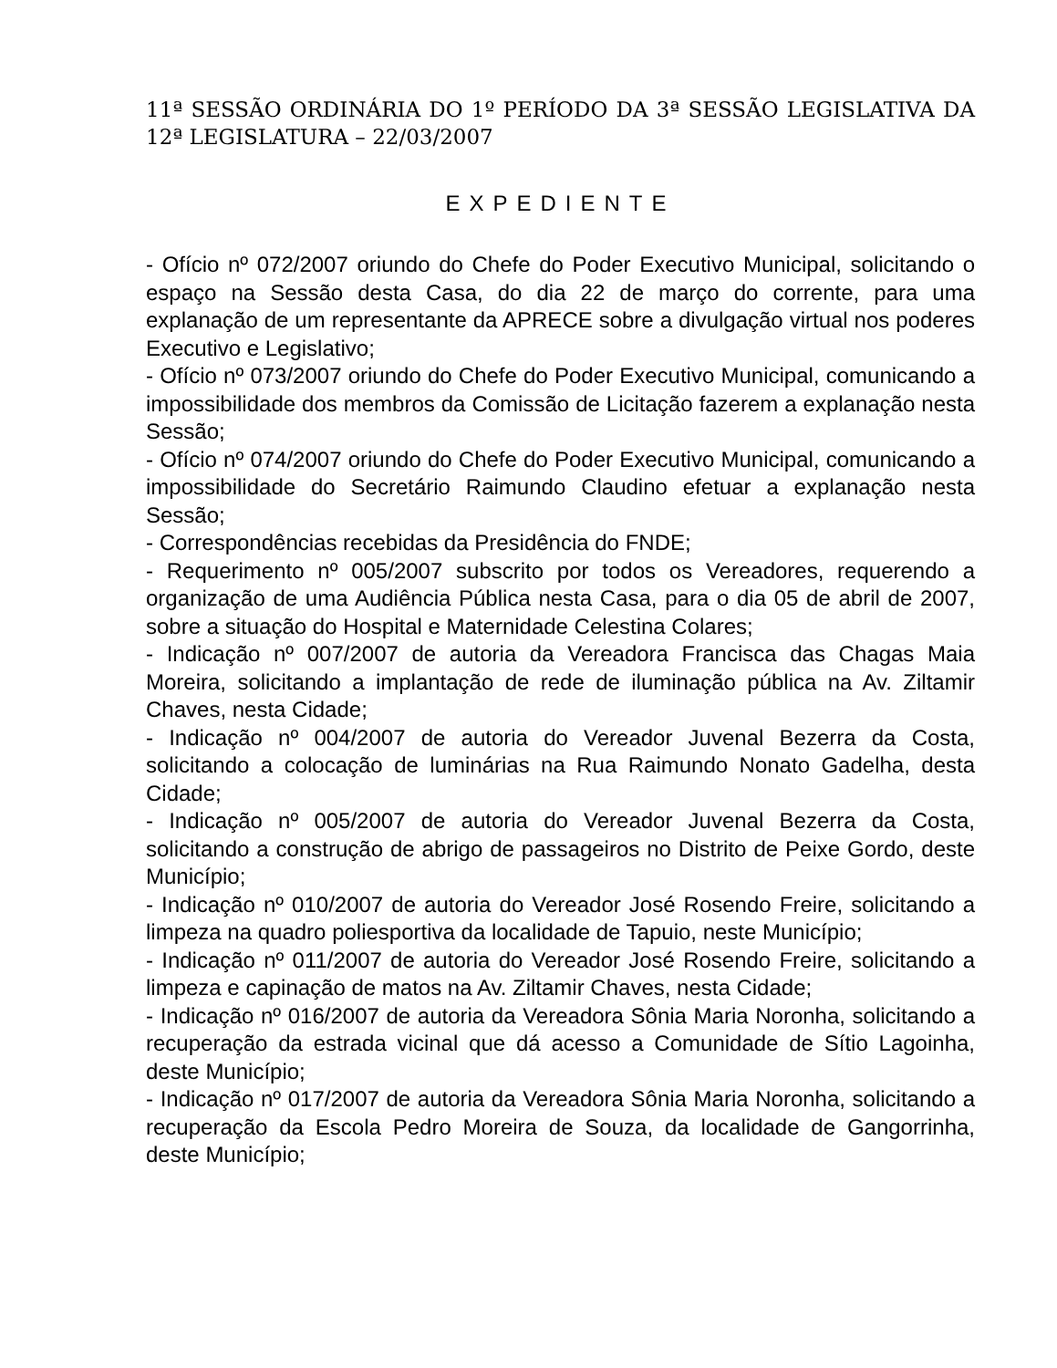11ª SESSÃO ORDINÁRIA DO 1º PERÍODO DA 3ª SESSÃO LEGISLATIVA DA 12ª LEGISLATURA – 22/03/2007
EXPEDIENTE
- Ofício nº 072/2007 oriundo do Chefe do Poder Executivo Municipal, solicitando o espaço na Sessão desta Casa, do dia 22 de março do corrente, para uma explanação de um representante da APRECE sobre a divulgação virtual nos poderes Executivo e Legislativo;
- Ofício nº 073/2007 oriundo do Chefe do Poder Executivo Municipal, comunicando a impossibilidade dos membros da Comissão de Licitação fazerem a explanação nesta Sessão;
- Ofício nº 074/2007 oriundo do Chefe do Poder Executivo Municipal, comunicando a impossibilidade do Secretário Raimundo Claudino efetuar a explanação nesta Sessão;
- Correspondências recebidas da Presidência do FNDE;
- Requerimento nº 005/2007 subscrito por todos os Vereadores, requerendo a organização de uma Audiência Pública nesta Casa, para o dia 05 de abril de 2007, sobre a situação do Hospital e Maternidade Celestina Colares;
- Indicação nº 007/2007 de autoria da Vereadora Francisca das Chagas Maia Moreira, solicitando a implantação de rede de iluminação pública na Av. Ziltamir Chaves, nesta Cidade;
- Indicação nº 004/2007 de autoria do Vereador Juvenal Bezerra da Costa, solicitando a colocação de luminárias na Rua Raimundo Nonato Gadelha, desta Cidade;
- Indicação nº 005/2007 de autoria do Vereador Juvenal Bezerra da Costa, solicitando a construção de abrigo de passageiros no Distrito de Peixe Gordo, deste Município;
- Indicação nº 010/2007 de autoria do Vereador José Rosendo Freire, solicitando a limpeza na quadro poliesportiva da localidade de Tapuio, neste Município;
- Indicação nº 011/2007 de autoria do Vereador José Rosendo Freire, solicitando a limpeza e capinação de matos na Av. Ziltamir Chaves, nesta Cidade;
- Indicação nº 016/2007 de autoria da Vereadora Sônia Maria Noronha, solicitando a recuperação da estrada vicinal que dá acesso a Comunidade de Sítio Lagoinha, deste Município;
- Indicação nº 017/2007 de autoria da Vereadora Sônia Maria Noronha, solicitando a recuperação da Escola Pedro Moreira de Souza, da localidade de Gangorrinha, deste Município;